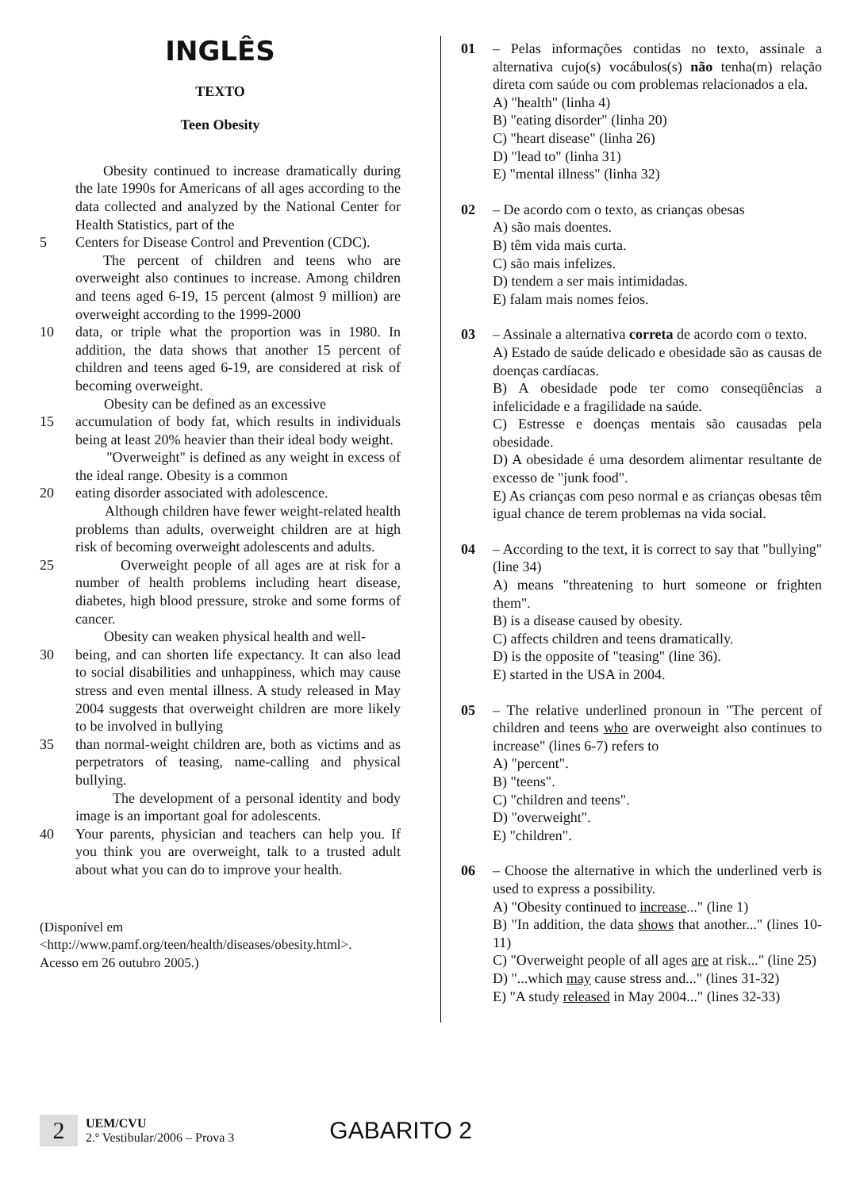INGLÊS
TEXTO
Teen Obesity
Obesity continued to increase dramatically during the late 1990s for Americans of all ages according to the data collected and analyzed by the National Center for Health Statistics, part of the
5 Centers for Disease Control and Prevention (CDC).
The percent of children and teens who are overweight also continues to increase. Among children and teens aged 6-19, 15 percent (almost 9 million) are overweight according to the 1999-2000
10 data, or triple what the proportion was in 1980. In addition, the data shows that another 15 percent of children and teens aged 6-19, are considered at risk of becoming overweight.
Obesity can be defined as an excessive
15 accumulation of body fat, which results in individuals being at least 20% heavier than their ideal body weight.
"Overweight" is defined as any weight in excess of the ideal range. Obesity is a common
20 eating disorder associated with adolescence.
Although children have fewer weight-related health problems than adults, overweight children are at high risk of becoming overweight adolescents and adults.
25 Overweight people of all ages are at risk for a number of health problems including heart disease, diabetes, high blood pressure, stroke and some forms of cancer.
Obesity can weaken physical health and well-
30 being, and can shorten life expectancy. It can also lead to social disabilities and unhappiness, which may cause stress and even mental illness. A study released in May 2004 suggests that overweight children are more likely to be involved in bullying
35 than normal-weight children are, both as victims and as perpetrators of teasing, name-calling and physical bullying.
The development of a personal identity and body image is an important goal for adolescents.
40 Your parents, physician and teachers can help you. If you think you are overweight, talk to a trusted adult about what you can do to improve your health.
(Disponível em
<http://www.pamf.org/teen/health/diseases/obesity.html>.
Acesso em 26 outubro 2005.)
01 – Pelas informações contidas no texto, assinale a alternativa cujo(s) vocábulos(s) não tenha(m) relação direta com saúde ou com problemas relacionados a ela.
A) "health" (linha 4)
B) "eating disorder" (linha 20)
C) "heart disease" (linha 26)
D) "lead to" (linha 31)
E) "mental illness" (linha 32)
02 – De acordo com o texto, as crianças obesas
A) são mais doentes.
B) têm vida mais curta.
C) são mais infelizes.
D) tendem a ser mais intimidadas.
E) falam mais nomes feios.
03 – Assinale a alternativa correta de acordo com o texto.
A) Estado de saúde delicado e obesidade são as causas de doenças cardíacas.
B) A obesidade pode ter como conseqüências a infelicidade e a fragilidade na saúde.
C) Estresse e doenças mentais são causadas pela obesidade.
D) A obesidade é uma desordem alimentar resultante de excesso de "junk food".
E) As crianças com peso normal e as crianças obesas têm igual chance de terem problemas na vida social.
04 – According to the text, it is correct to say that "bullying" (line 34)
A) means "threatening to hurt someone or frighten them".
B) is a disease caused by obesity.
C) affects children and teens dramatically.
D) is the opposite of "teasing" (line 36).
E) started in the USA in 2004.
05 – The relative underlined pronoun in "The percent of children and teens who are overweight also continues to increase" (lines 6-7) refers to
A) "percent".
B) "teens".
C) "children and teens".
D) "overweight".
E) "children".
06 – Choose the alternative in which the underlined verb is used to express a possibility.
A) "Obesity continued to increase..." (line 1)
B) "In addition, the data shows that another..." (lines 10-11)
C) "Overweight people of all ages are at risk..." (line 25)
D) "...which may cause stress and..." (lines 31-32)
E) "A study released in May 2004..." (lines 32-33)
2
UEM/CVU
2.º Vestibular/2006 – Prova 3
GABARITO 2